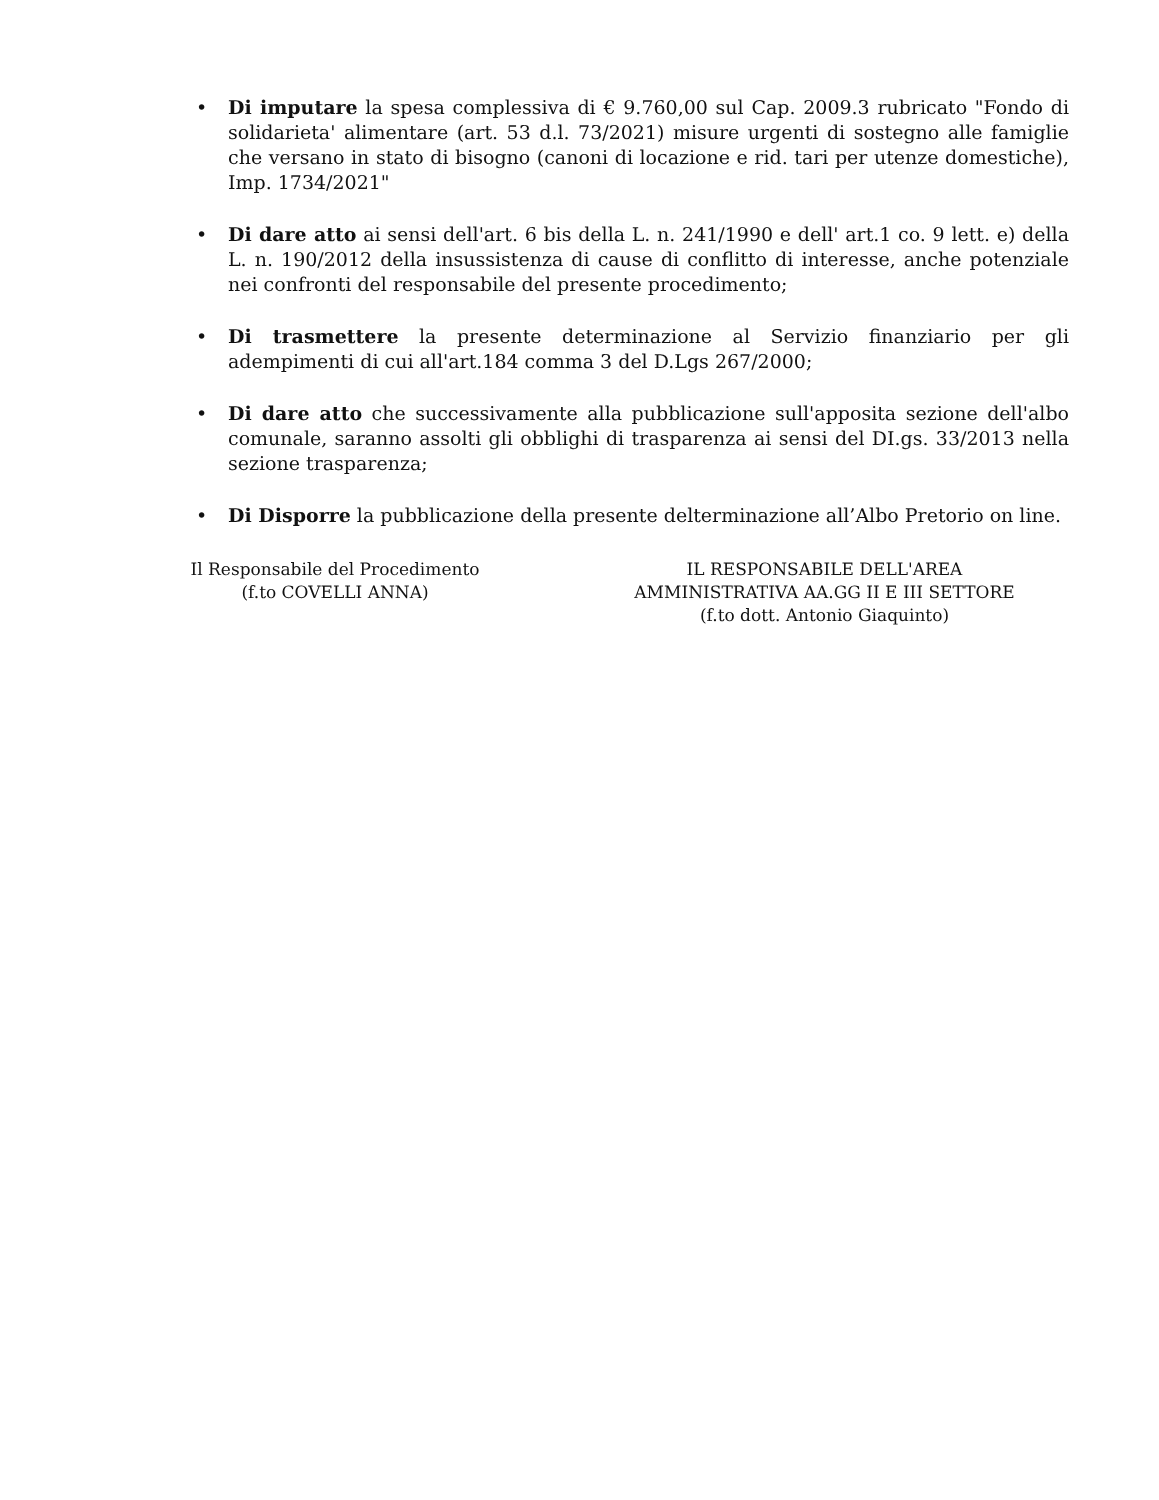• Di imputare la spesa complessiva di € 9.760,00 sul Cap. 2009.3 rubricato "Fondo di solidarieta' alimentare (art. 53 d.l. 73/2021) misure urgenti di sostegno alle famiglie che versano in stato di bisogno (canoni di locazione e rid. tari per utenze domestiche), Imp. 1734/2021"
• Di dare atto ai sensi dell'art. 6 bis della L. n. 241/1990 e dell' art.1 co. 9 lett. e) della L. n. 190/2012 della insussistenza di cause di conflitto di interesse, anche potenziale nei confronti del responsabile del presente procedimento;
• Di trasmettere la presente determinazione al Servizio finanziario per gli adempimenti di cui all'art.184 comma 3 del D.Lgs 267/2000;
• Di dare atto che successivamente alla pubblicazione sull'apposita sezione dell'albo comunale, saranno assolti gli obblighi di trasparenza ai sensi del DI.gs. 33/2013 nella sezione trasparenza;
• Di Disporre la pubblicazione della presente delterminazione all’Albo Pretorio on line.
Il Responsabile del Procedimento
(f.to COVELLI ANNA)
IL RESPONSABILE DELL'AREA
AMMINISTRATIVA AA.GG II E III SETTORE
(f.to dott. Antonio Giaquinto)